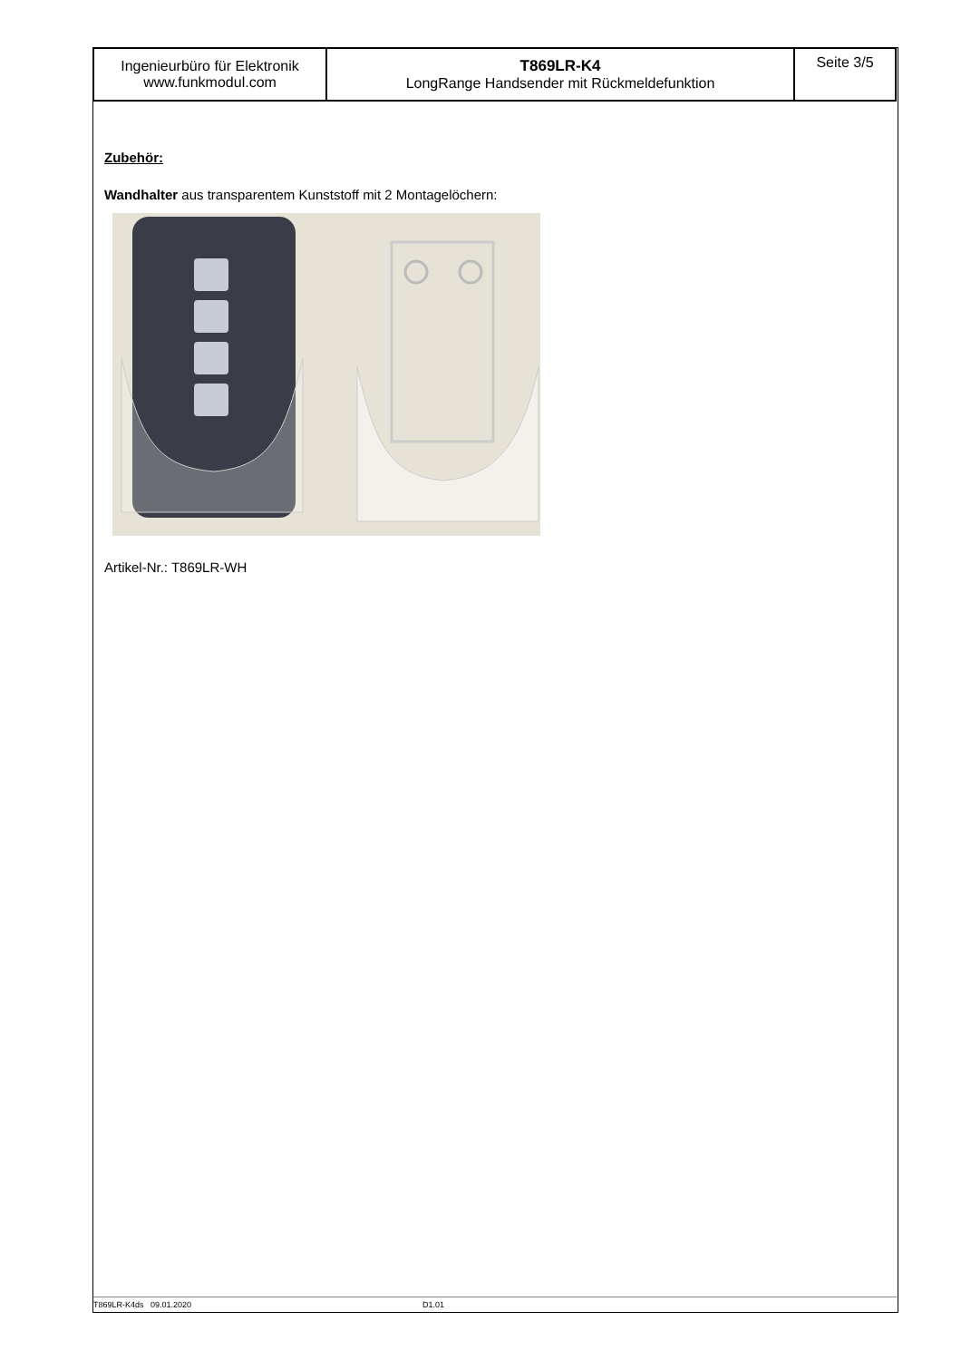Ingenieurbüro für Elektronik
www.funkmodul.com
T869LR-K4
LongRange Handsender mit Rückmeldefunktion
Seite 3/5
Zubehör:
Wandhalter aus transparentem Kunststoff mit 2 Montagelöchern:
Artikel-Nr.: T869LR-WH
T869LR-K4ds 09.01.2020 D1.01